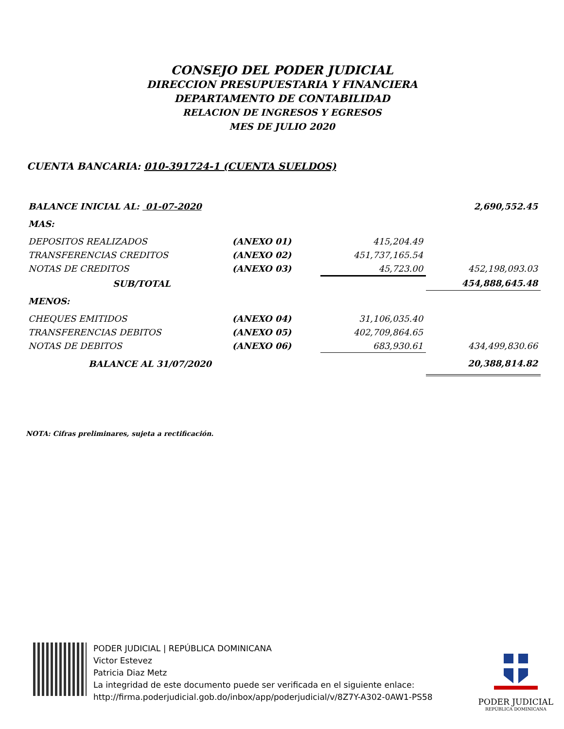CONSEJO DEL PODER JUDICIAL
DIRECCION PRESUPUESTARIA Y FINANCIERA
DEPARTAMENTO DE CONTABILIDAD
RELACION DE INGRESOS Y EGRESOS
MES DE JULIO 2020
CUENTA BANCARIA: 010-391724-1 (CUENTA SUELDOS)
| BALANCE INICIAL AL: 01-07-2020 | | | 2,690,552.45 |
| MAS: | | | |
| DEPOSITOS REALIZADOS | (ANEXO 01) | 415,204.49 | |
| TRANSFERENCIAS CREDITOS | (ANEXO 02) | 451,737,165.54 | |
| NOTAS DE CREDITOS | (ANEXO 03) | 45,723.00 | 452,198,093.03 |
| SUB/TOTAL | | | 454,888,645.48 |
| MENOS: | | | |
| CHEQUES EMITIDOS | (ANEXO 04) | 31,106,035.40 | |
| TRANSFERENCIAS DEBITOS | (ANEXO 05) | 402,709,864.65 | |
| NOTAS DE DEBITOS | (ANEXO 06) | 683,930.61 | 434,499,830.66 |
| BALANCE AL 31/07/2020 | | | 20,388,814.82 |
NOTA: Cifras preliminares, sujeta a rectificación.
PODER JUDICIAL | REPÚBLICA DOMINICANA
Victor Estevez
Patricia Diaz Metz
La integridad de este documento puede ser verificada en el siguiente enlace:
http://firma.poderjudicial.gob.do/inbox/app/poderjudicial/v/8Z7Y-A302-0AW1-PS58
PODER JUDICIAL
REPÚBLICA DOMINICANA